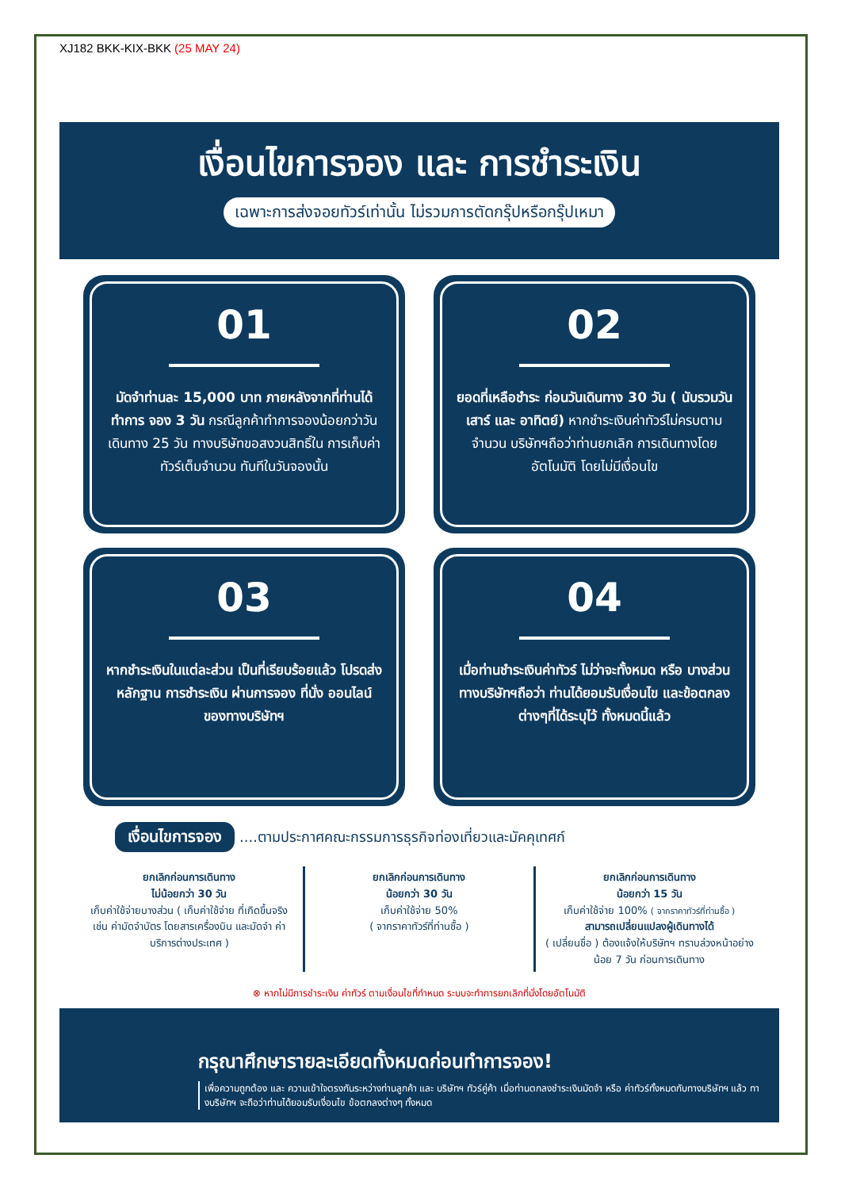XJ182 BKK-KIX-BKK (25 MAY 24)
เงื่อนไขการจอง และ การชำระเงิน
เฉพาะการส่งจอยทัวร์เท่านั้น ไม่รวมการตัดกรุ๊ปหรือกรุ๊ปเหมา
01
มัดจำท่านละ 15,000 บาท ภายหลังจากที่ท่านได้ทำการ จอง 3 วัน กรณีลูกค้าทำการจองน้อยกว่าวันเดินทาง 25 วัน ทางบริษัทขอสงวนสิทธิ์ใน การเก็บค่าทัวร์เต็มจำนวน ทันทีในวันจองนั้น
02
ยอดที่เหลือชำระ ก่อนวันเดินทาง 30 วัน ( นับรวมวันเสาร์ และ อาทิตย์) หากชำระเงินค่าทัวร์ไม่ครบตาม จำนวน บริษัทฯถือว่าท่านยกเลิก การเดินทางโดยอัตโนมัติ โดยไม่มีเงื่อนไข
03
หากชำระเงินในแต่ละส่วน เป็นที่เรียบร้อยแล้ว โปรดส่งหลักฐาน การชำระเงิน ผ่านการจอง ที่นั่ง ออนไลน์ ของทางบริษัทฯ
04
เมื่อท่านชำระเงินค่าทัวร์ ไม่ว่าจะทั้งหมด หรือ บางส่วน ทางบริษัทฯถือว่า ท่านได้ยอมรับเงื่อนไข และข้อตกลงต่างๆที่ได้ระบุไว้ ทั้งหมดนี้แล้ว
เงื่อนไขการจอง ....ตามประกาศคณะกรรมการธุรกิจท่องเที่ยวและมัคคุเทศก์
ยกเลิกก่อนการเดินทาง
ไม่น้อยกว่า 30 วัน
เก็บค่าใช้จ่ายบางส่วน ( เก็บค่าใช้จ่าย ที่เกิดขึ้นจริง เช่น ค่ามัดจำบัตร โดยสารเครื่องบิน และมัดจำ ค่าบริการต่างประเทศ )
ยกเลิกก่อนการเดินทาง
น้อยกว่า 30 วัน
เก็บค่าใช้จ่าย 50%
( จากราคาทัวร์ที่ท่านซื้อ )
ยกเลิกก่อนการเดินทาง
น้อยกว่า 15 วัน
เก็บค่าใช้จ่าย 100% ( จากราคาทัวร์ที่ท่านซื้อ )
สามารถเปลี่ยนแปลงผู้เดินทางได้
( เปลี่ยนชื่อ ) ต้องแจ้งให้บริษัทฯ ทราบล่วงหน้าอย่างน้อย 7 วัน ก่อนการเดินทาง
⊗ หากไม่มีการชำระเงิน ค่าทัวร์ ตามเงื่อนไขที่กำหนด ระบบจะทำการยกเลิกที่นั่งโดยอัตโนมัติ
กรุณาศึกษารายละเอียดทั้งหมดก่อนทำการจอง!
เพื่อความถูกต้อง และ ความเข้าใจตรงกันระหว่างท่านลูกค้า และ บริษัทฯ ทัวร์คู่ค้า เมื่อท่านตกลงชำระเงินมัดจำ หรือ ค่าทัวร์ทั้งหมดกับทางบริษัทฯ แล้ว ทางบริษัทฯ จะถือว่าท่านได้ยอมรับเงื่อนไข ข้อตกลงต่างๆ ทั้งหมด